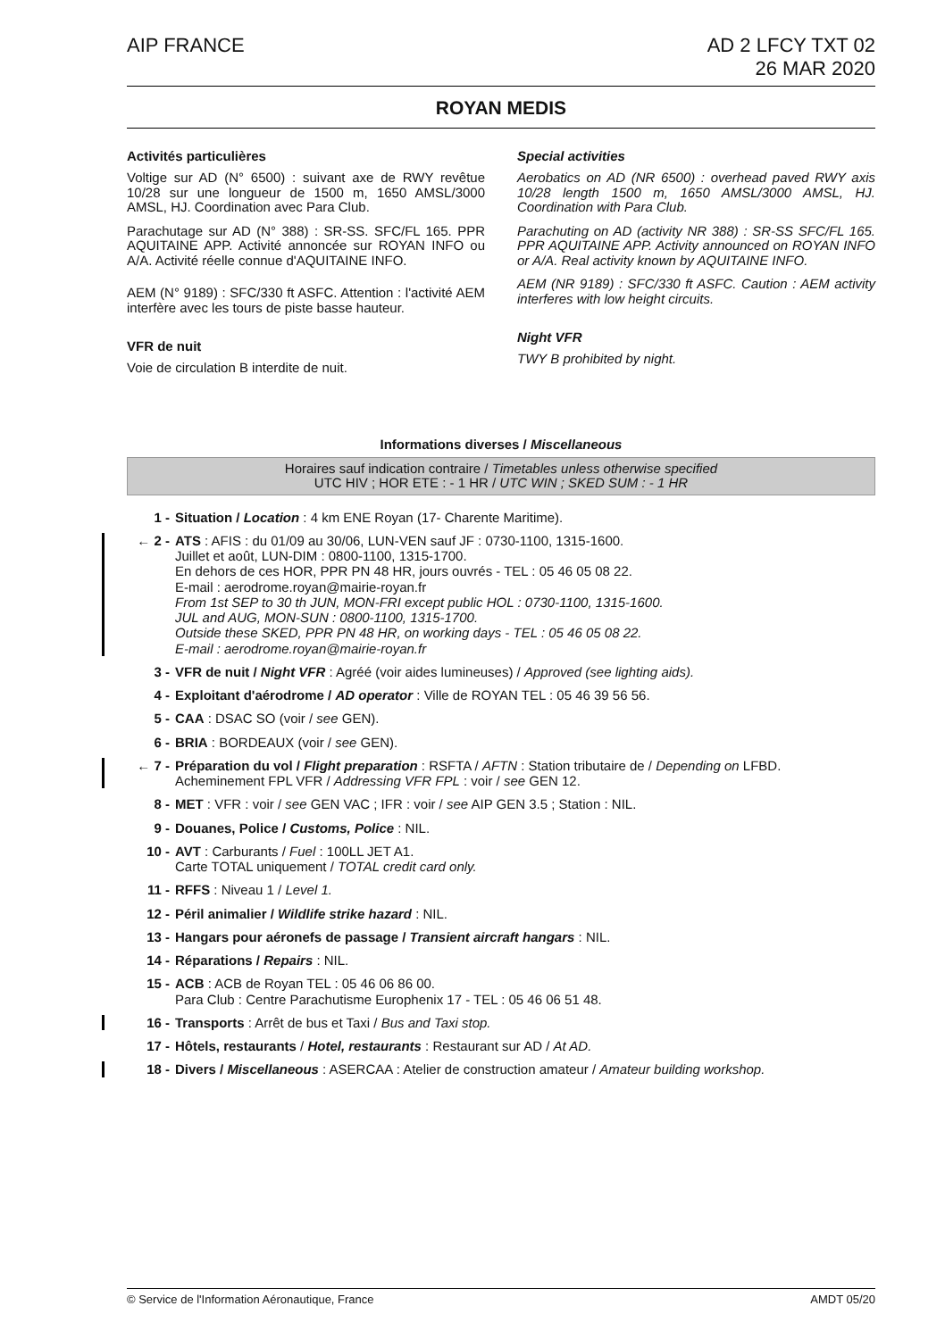AIP FRANCE AD 2 LFCY TXT 02
26 MAR 2020
ROYAN MEDIS
Activités particulières
Voltige sur AD (N° 6500) : suivant axe de RWY revêtue 10/28 sur une longueur de 1500 m, 1650 AMSL/3000 AMSL, HJ. Coordination avec Para Club.
Parachutage sur AD (N° 388) : SR-SS. SFC/FL 165. PPR AQUITAINE APP. Activité annoncée sur ROYAN INFO ou A/A. Activité réelle connue d'AQUITAINE INFO.
AEM (N° 9189) : SFC/330 ft ASFC. Attention : l'activité AEM interfère avec les tours de piste basse hauteur.
VFR de nuit
Voie de circulation B interdite de nuit.
Special activities
Aerobatics on AD (NR 6500) : overhead paved RWY axis 10/28 length 1500 m, 1650 AMSL/3000 AMSL, HJ. Coordination with Para Club.
Parachuting on AD (activity NR 388) : SR-SS SFC/FL 165. PPR AQUITAINE APP. Activity announced on ROYAN INFO or A/A. Real activity known by AQUITAINE INFO.
AEM (NR 9189) : SFC/330 ft ASFC. Caution : AEM activity interferes with low height circuits.
Night VFR
TWY B prohibited by night.
Informations diverses / Miscellaneous
Horaires sauf indication contraire / Timetables unless otherwise specified
UTC HIV ; HOR ETE : - 1 HR / UTC WIN ; SKED SUM : - 1 HR
1 - Situation / Location : 4 km ENE Royan (17- Charente Maritime).
← 2 - ATS : AFIS : du 01/09 au 30/06, LUN-VEN sauf JF : 0730-1100, 1315-1600.
Juillet et août, LUN-DIM : 0800-1100, 1315-1700.
En dehors de ces HOR, PPR PN 48 HR, jours ouvrés - TEL : 05 46 05 08 22.
E-mail : aerodrome.royan@mairie-royan.fr
From 1st SEP to 30 th JUN, MON-FRI except public HOL : 0730-1100, 1315-1600.
JUL and AUG, MON-SUN : 0800-1100, 1315-1700.
Outside these SKED, PPR PN 48 HR, on working days - TEL : 05 46 05 08 22.
E-mail : aerodrome.royan@mairie-royan.fr
3 - VFR de nuit / Night VFR : Agréé (voir aides lumineuses) / Approved (see lighting aids).
4 - Exploitant d'aérodrome / AD operator : Ville de ROYAN TEL : 05 46 39 56 56.
5 - CAA : DSAC SO (voir / see GEN).
6 - BRIA : BORDEAUX (voir / see GEN).
← 7 - Préparation du vol / Flight preparation : RSFTA / AFTN : Station tributaire de / Depending on LFBD.
Acheminement FPL VFR / Addressing VFR FPL : voir / see GEN 12.
8 - MET : VFR : voir / see GEN VAC ; IFR : voir / see AIP GEN 3.5 ; Station : NIL.
9 - Douanes, Police / Customs, Police : NIL.
10 - AVT : Carburants / Fuel : 100LL JET A1.
Carte TOTAL uniquement / TOTAL credit card only.
11 - RFFS : Niveau 1 / Level 1.
12 - Péril animalier / Wildlife strike hazard : NIL.
13 - Hangars pour aéronefs de passage / Transient aircraft hangars : NIL.
14 - Réparations / Repairs : NIL.
15 - ACB : ACB de Royan TEL : 05 46 06 86 00.
Para Club : Centre Parachutisme Europhenix 17 - TEL : 05 46 06 51 48.
16 - Transports : Arrêt de bus et Taxi / Bus and Taxi stop.
17 - Hôtels, restaurants / Hotel, restaurants : Restaurant sur AD / At AD.
18 - Divers / Miscellaneous : ASERCAA : Atelier de construction amateur / Amateur building workshop.
© Service de l'Information Aéronautique, France AMDT 05/20